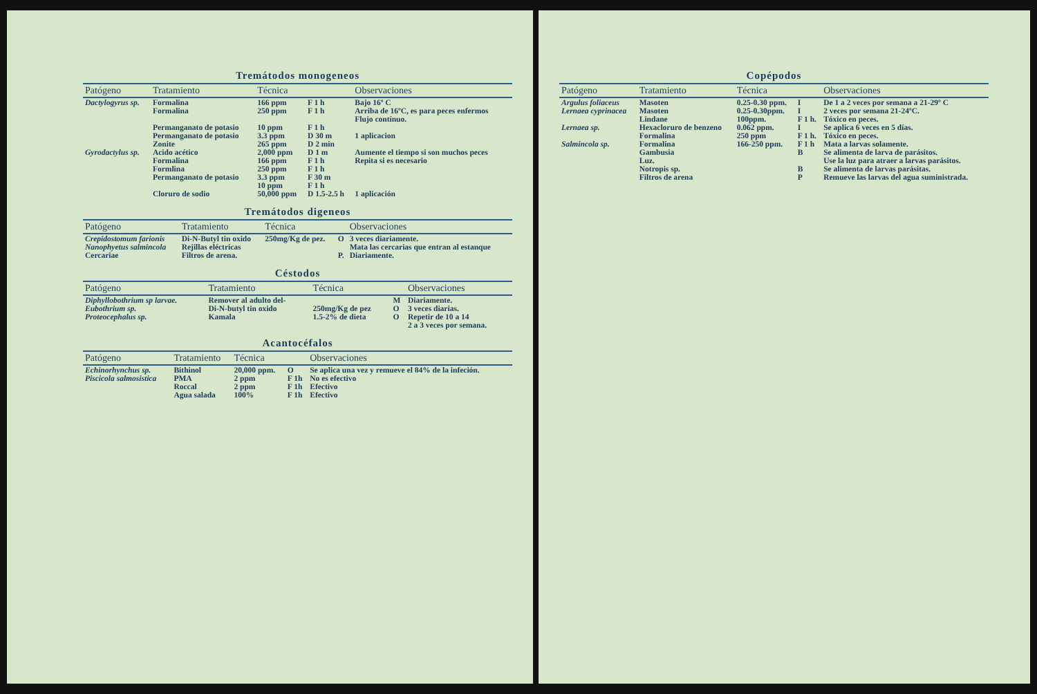Tremátodos monogeneos
| Patógeno | Tratamiento | Técnica | | Observaciones |
| --- | --- | --- | --- | --- |
| Dactylogyrus sp. | Formalina Formalina | 166 ppm 250 ppm | F 1 h F 1 h | Bajo 16º C Arriba de 16ºC, es para peces enfermos Flujo contínuo. |
| | Permanganato de potasio Permanganato de potasio Zonite | 10 ppm 3.3 ppm 265 ppm | F 1 h D 30 m D 2 min | 1 aplicacion |
| Gyrodactylus sp. | Acido acético Formalina Formlina Permanganato de potasio Cloruro de sodio | 2,000 ppm 166 ppm 250 ppm 3.3 ppm 10 ppm 50,000 ppm | D 1 m F 1 h F 1 h F 30 m F 1 h D 1.5-2.5 h | Aumente el tiempo si son muchos peces Repita si es necesario 1 aplicación |
Tremátodos digeneos
| Patógeno | Tratamiento | Técnica | | Observaciones |
| --- | --- | --- | --- | --- |
| Crepidostomum farionis | Di-N-Butyl tin oxido | 250mg/Kg de pez. | O | 3 veces diariamente. |
| Nanophyetus salmincola | Rejillas eléctricas | | | Mata las cercarias que entran al estanque |
| Cercariae | Filtros de arena. | | P. | Diariamente. |
Céstodos
| Patógeno | Tratamiento | Técnica | | Observaciones |
| --- | --- | --- | --- | --- |
| Diphyllobothrium sp larvae. | Remover al adulto del- | | M | Diariamente. |
| Eubothrium sp. | Di-N-butyl tin oxido | 250mg/Kg de pez | O | 3 veces diarias. |
| Proteocephalus sp. | Kamala | 1.5-2% de dieta | O | Repetir de 10 a 14 2 a 3 veces por semana. |
Acantocéfalos
| Patógeno | Tratamiento | Técnica | | Observaciones |
| --- | --- | --- | --- | --- |
| Echinorhynchus sp. | Bithinol | 20,000 ppm. | O | Se aplica una vez y remueve el 84% de la infeción. |
| Piscicola salmosistica | PMA Roccal Agua salada | 2 ppm 2 ppm 100% | F 1h F 1h F 1h | No es efectivo Efectivo Efectivo |
Copépodos
| Patógeno | Tratamiento | Técnica | | Observaciones |
| --- | --- | --- | --- | --- |
| Argulus foliaceus | Masoten | 0.25-0.30 ppm. | I | De 1 a 2 veces por semana a 21-29º C |
| Lernaea cyprinacea | Masoten Lindane | 0.25-0.30ppm. 100ppm. | I F 1 h. | 2 veces por semana 21-24ºC. Tóxico en peces. |
| Lernaea sp. | Hexacloruro de benzeno Formalina | 0.062 ppm. 250 ppm | I F 1 h. | Se aplica 6 veces en 5 días. Tóxico en peces. |
| Salmincola sp. | Formalina Gambusia Luz. | 166-250 ppm. | F 1 h B | Mata a larvas solamente. Se alimenta de larva de parásitos. Use la luz para atraer a larvas parásitos. |
| | Notropis sp. Filtros de arena | | B P | Se alimenta de larvas parásitas. Remueve las larvas del agua suministrada. |